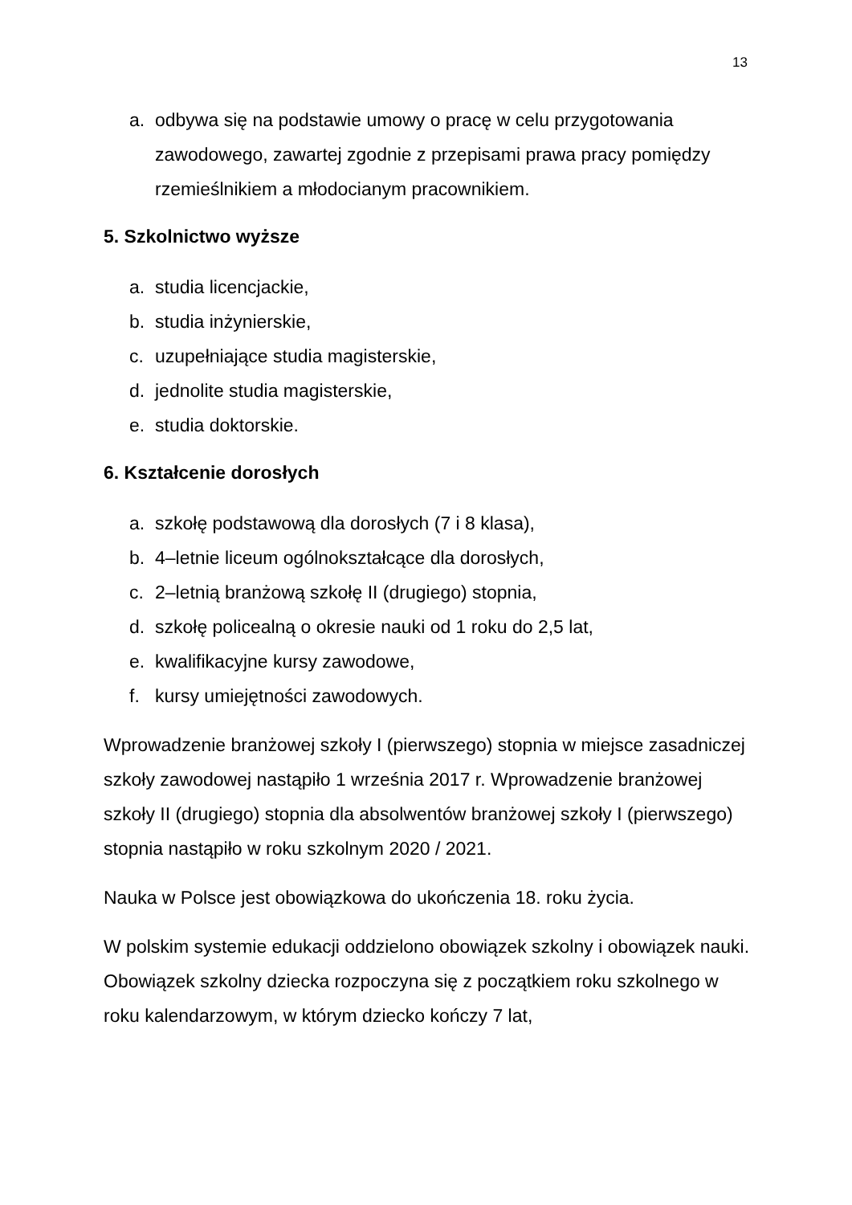13
a. odbywa się na podstawie umowy o pracę w celu przygotowania zawodowego, zawartej zgodnie z przepisami prawa pracy pomiędzy rzemieślnikiem a młodocianym pracownikiem.
5. Szkolnictwo wyższe
a. studia licencjackie,
b. studia inżynierskie,
c. uzupełniające studia magisterskie,
d. jednolite studia magisterskie,
e. studia doktorskie.
6. Kształcenie dorosłych
a. szkołę podstawową dla dorosłych (7 i 8 klasa),
b. 4–letnie liceum ogólnokształcące dla dorosłych,
c. 2–letnią branżową szkołę II (drugiego) stopnia,
d. szkołę policealną o okresie nauki od 1 roku do 2,5 lat,
e. kwalifikacyjne kursy zawodowe,
f. kursy umiejętności zawodowych.
Wprowadzenie branżowej szkoły I (pierwszego) stopnia w miejsce zasadniczej szkoły zawodowej nastąpiło 1 września 2017 r. Wprowadzenie branżowej szkoły II (drugiego) stopnia dla absolwentów branżowej szkoły I (pierwszego) stopnia nastąpiło w roku szkolnym 2020 / 2021.
Nauka w Polsce jest obowiązkowa do ukończenia 18. roku życia.
W polskim systemie edukacji oddzielono obowiązek szkolny i obowiązek nauki. Obowiązek szkolny dziecka rozpoczyna się z początkiem roku szkolnego w roku kalendarzowym, w którym dziecko kończy 7 lat,